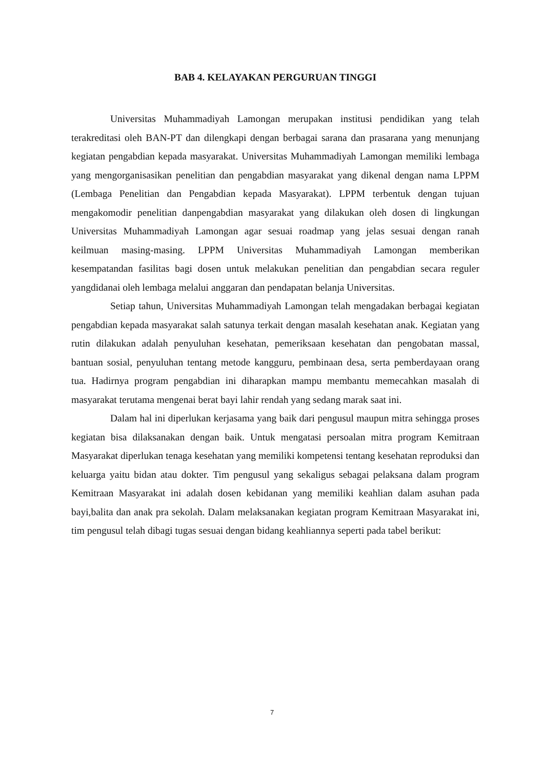BAB 4. KELAYAKAN PERGURUAN TINGGI
Universitas Muhammadiyah Lamongan merupakan institusi pendidikan yang telah terakreditasi oleh BAN-PT dan dilengkapi dengan berbagai sarana dan prasarana yang menunjang kegiatan pengabdian kepada masyarakat. Universitas Muhammadiyah Lamongan memiliki lembaga yang mengorganisasikan penelitian dan pengabdian masyarakat yang dikenal dengan nama LPPM (Lembaga Penelitian dan Pengabdian kepada Masyarakat). LPPM terbentuk dengan tujuan mengakomodir penelitian danpengabdian masyarakat yang dilakukan oleh dosen di lingkungan Universitas Muhammadiyah Lamongan agar sesuai roadmap yang jelas sesuai dengan ranah keilmuan masing-masing. LPPM Universitas Muhammadiyah Lamongan memberikan kesempatandan fasilitas bagi dosen untuk melakukan penelitian dan pengabdian secara reguler yangdidanai oleh lembaga melalui anggaran dan pendapatan belanja Universitas.
Setiap tahun, Universitas Muhammadiyah Lamongan telah mengadakan berbagai kegiatan pengabdian kepada masyarakat salah satunya terkait dengan masalah kesehatan anak. Kegiatan yang rutin dilakukan adalah penyuluhan kesehatan, pemeriksaan kesehatan dan pengobatan massal, bantuan sosial, penyuluhan tentang metode kangguru, pembinaan desa, serta pemberdayaan orang tua. Hadirnya program pengabdian ini diharapkan mampu membantu memecahkan masalah di masyarakat terutama mengenai berat bayi lahir rendah yang sedang marak saat ini.
Dalam hal ini diperlukan kerjasama yang baik dari pengusul maupun mitra sehingga proses kegiatan bisa dilaksanakan dengan baik. Untuk mengatasi persoalan mitra program Kemitraan Masyarakat diperlukan tenaga kesehatan yang memiliki kompetensi tentang kesehatan reproduksi dan keluarga yaitu bidan atau dokter. Tim pengusul yang sekaligus sebagai pelaksana dalam program Kemitraan Masyarakat ini adalah dosen kebidanan yang memiliki keahlian dalam asuhan pada bayi,balita dan anak pra sekolah. Dalam melaksanakan kegiatan program Kemitraan Masyarakat ini, tim pengusul telah dibagi tugas sesuai dengan bidang keahliannya seperti pada tabel berikut:
7